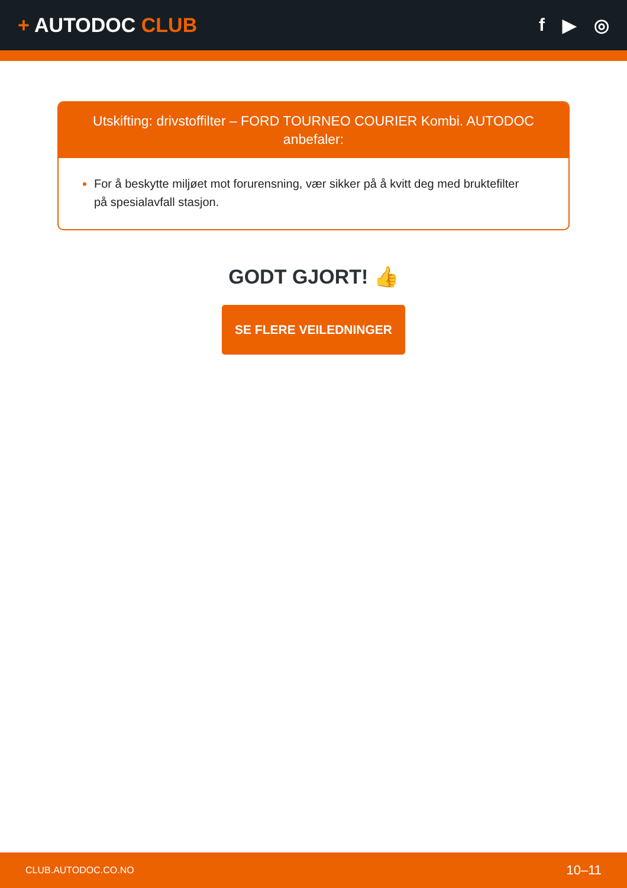+ AUTODOC CLUB f ▶ ◎
Utskifting: drivstoffilter – FORD TOURNEO COURIER Kombi. AUTODOC anbefaler:
For å beskytte miljøet mot forurensning, vær sikker på å kvitt deg med bruktefilter på spesialavfall stasjon.
GODT GJORT! 👍
SE FLERE VEILEDNINGER
CLUB.AUTODOC.CO.NO 10–11